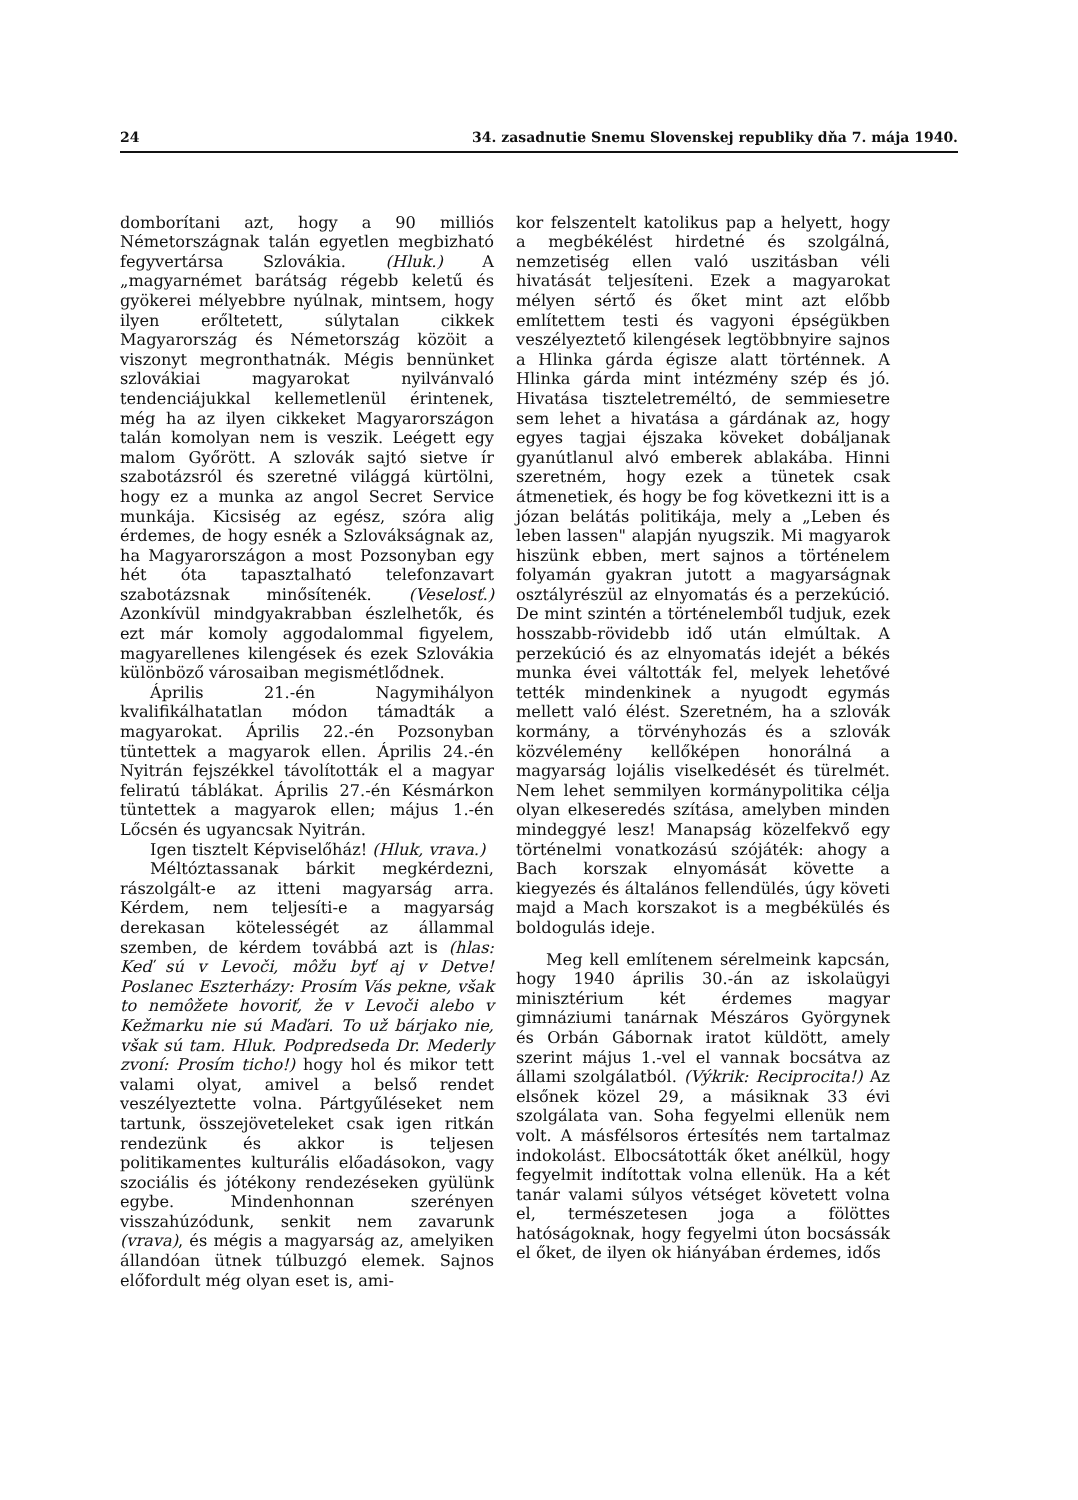24 34. zasadnutie Snemu Slovenskej republiky dňa 7. mája 1940.
domborítani azt, hogy a 90 milliós Németországnak talán egyetlen megbizható fegyvertársa Szlovákia. (Hluk.) A „magyarnémet barátság régebb keletű és gyökerei mélyebbre nyúlnak, mintsem, hogy ilyen erőltetett, súlytalan cikkek Magyarország és Németország közöit a viszonyt megronthatnák. Mégis bennünket szlovákiai magyarokat nyilvánvaló tendenciájukkal kellemetlenül érintenek, még ha az ilyen cikkeket Magyarországon talán komolyan nem is veszik. Leégett egy malom Győrött. A szlovák sajtó sietve ír szabotázsról és szeretné világgá kürtölni, hogy ez a munka az angol Secret Service munkája. Kicsiség az egész, szóra alig érdemes, de hogy esnék a Szlovákságnak az, ha Magyarországon a most Pozsonyban egy hét óta tapasztalható telefonzavart szabotázsnak minősítenék. (Veselosť.) Azonkívül mindgyakrabban észlelhetők, és ezt már komoly aggodalommal figyelem, magyarellenes kilengések és ezek Szlovákia különböző városaiban megismétlődnek.
Április 21.-én Nagymihályon kvalifikálhatatlan módon támadták a magyarokat. Április 22.-én Pozsonyban tüntettek a magyarok ellen. Április 24.-én Nyitrán fejszékkel távolították el a magyar feliratú táblákat. Április 27.-én Késmárkon tüntettek a magyarok ellen; május 1.-én Lőcsén és ugyancsak Nyitrán.
Igen tisztelt Képviselőház! (Hluk, vrava.)
Méltóztassanak bárkit megkérdezni, rászolgált-e az itteni magyarság arra. Kérdem, nem teljesíti-e a magyarság derekasan kötelességét az állammal szemben, de kérdem továbbá azt is (hlas: Keď sú v Levoči, môžu byť aj v Detve! Poslanec Eszterházy: Prosím Vás pekne, však to nemôžete hovoriť, že v Levoči alebo v Kežmarku nie sú Maďari. To už bárjako nie, však sú tam. Hluk. Podpredseda Dr. Mederly zvoní: Prosím ticho!) hogy hol és mikor tett valami olyat, amivel a belső rendet veszélyeztette volna. Pártgyűléseket nem tartunk, összejöveteleket csak igen ritkán rendezünk és akkor is teljesen politikamentes kulturális előadásokon, vagy szociális és jótékony rendezéseken gyülünk egybe. Mindenhonnan szerényen visszahúzódunk, senkit nem zavarunk (vrava), és mégis a magyarság az, amelyiken állandóan ütnek túlbuzgó elemek. Sajnos előfordult még olyan eset is, ami-
kor felszentelt katolikus pap a helyett, hogy a megbékélést hirdetné és szolgálná, nemzetiség ellen való uszitásban véli hivatását teljesíteni. Ezek a magyarokat mélyen sértő és őket mint azt előbb említettem testi és vagyoni épségükben veszélyeztető kilengések legtöbbnyire sajnos a Hlinka gárda égisze alatt történnek. A Hlinka gárda mint intézmény szép és jó. Hivatása tiszteletreméltó, de semmiesetre sem lehet a hivatása a gárdának az, hogy egyes tagjai éjszaka köveket dobáljanak gyanútlanul alvó emberek ablakába. Hinni szeretném, hogy ezek a tünetek csak átmenetiek, és hogy be fog következni itt is a józan belátás politikája, mely a „Leben és leben lassen" alapján nyugszik. Mi magyarok hiszünk ebben, mert sajnos a történelem folyamán gyakran jutott a magyarságnak osztályrészül az elnyomatás és a perzekúció. De mint szintén a történelemből tudjuk, ezek hosszabb-rövidebb idő után elmúltak. A perzekúció és az elnyomatás idejét a békés munka évei váltották fel, melyek lehetővé tették mindenkinek a nyugodt egymás mellett való élést. Szeretném, ha a szlovák kormány, a törvényhozás és a szlovák közvélemény kellőképen honorálná a magyarság lojális viselkedését és türelmét. Nem lehet semmilyen kormánypolitika célja olyan elkeseredés szítása, amelyben minden mindeggyé lesz! Manapság közelfekvő egy történelmi vonatkozású szójáték: ahogy a Bach korszak elnyomását követte a kiegyezés és általános fellendülés, úgy követi majd a Mach korszakot is a megbékülés és boldogulás ideje.
Meg kell említenem sérelmeink kapcsán, hogy 1940 április 30.-án az iskolaügyi minisztérium két érdemes magyar gimnáziumi tanárnak Mészáros Györgynek és Orbán Gábornak iratot küldött, amely szerint május 1.-vel el vannak bocsátva az állami szolgálatból. (Výkrik: Reciprocita!) Az elsőnek közel 29, a másiknak 33 évi szolgálata van. Soha fegyelmi ellenük nem volt. A másfélsoros értesítés nem tartalmaz indokolást. Elbocsátották őket anélkül, hogy fegyelmit indítottak volna ellenük. Ha a két tanár valami súlyos vétséget követett volna el, természetesen joga a fölöttes hatóságoknak, hogy fegyelmi úton bocsássák el őket, de ilyen ok hiányában érdemes, idős